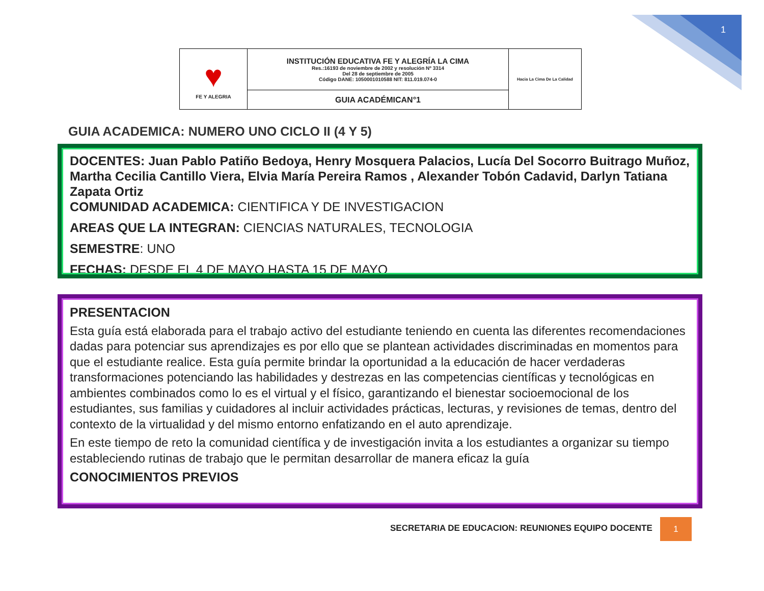1
| ♥ FE Y ALEGRIA | INSTITUCIÓN EDUCATIVA FE Y ALEGRÍA LA CIMA Res.:16193 de noviembre de 2002 y resolución Nº 3314 Del 28 de septiembre de 2005 Código DANE: 1050001010588 NIT: 811.019.074-0 | Hacia La Cima De La Calidad |
| | GUIA ACADÉMICAN°1 | |
GUIA ACADEMICA: NUMERO UNO CICLO II (4 Y 5)
DOCENTES: Juan Pablo Patiño Bedoya, Henry Mosquera Palacios, Lucía Del Socorro Buitrago Muñoz, Martha Cecilia Cantillo Viera, Elvia María Pereira Ramos , Alexander Tobón Cadavid, Darlyn Tatiana Zapata Ortiz
COMUNIDAD ACADEMICA: CIENTIFICA Y DE INVESTIGACION
AREAS QUE LA INTEGRAN: CIENCIAS NATURALES, TECNOLOGIA
SEMESTRE: UNO
FECHAS: DESDE EL 4 DE MAYO HASTA 15 DE MAYO
PRESENTACION
Esta guía está elaborada para el trabajo activo del estudiante teniendo en cuenta las diferentes recomendaciones dadas para potenciar sus aprendizajes es por ello que se plantean actividades discriminadas en momentos para que el estudiante realice. Esta guía permite brindar la oportunidad a la educación de hacer verdaderas transformaciones potenciando las habilidades y destrezas en las competencias científicas y tecnológicas en ambientes combinados como lo es el virtual y el físico, garantizando el bienestar socioemocional de los estudiantes, sus familias y cuidadores al incluir actividades prácticas, lecturas, y revisiones de temas, dentro del contexto de la virtualidad y del mismo entorno enfatizando en el auto aprendizaje.
En este tiempo de reto la comunidad científica y de investigación invita a los estudiantes a organizar su tiempo estableciendo rutinas de trabajo que le permitan desarrollar de manera eficaz la guía
CONOCIMIENTOS PREVIOS
SECRETARIA DE EDUCACION: REUNIONES EQUIPO DOCENTE
1